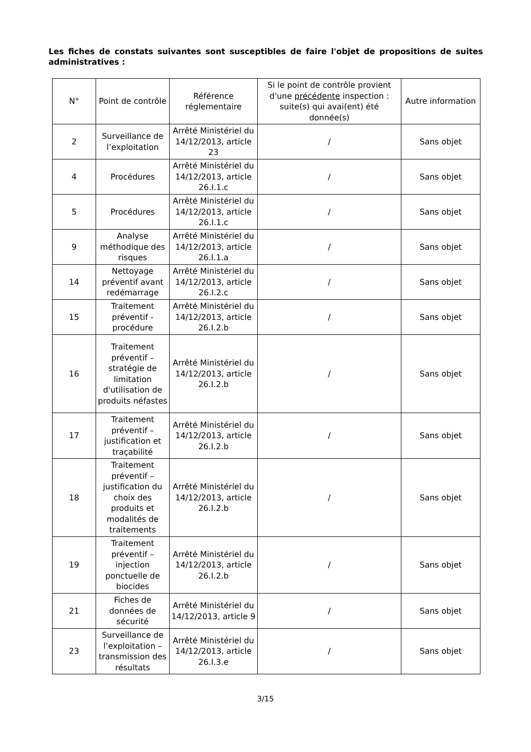Les fiches de constats suivantes sont susceptibles de faire l'objet de propositions de suites administratives :
| N° | Point de contrôle | Référence réglementaire | Si le point de contrôle provient d'une précédente inspection : suite(s) qui avai(ent) été donnée(s) | Autre information |
| --- | --- | --- | --- | --- |
| 2 | Surveillance de l’exploitation | Arrêté Ministériel du 14/12/2013, article 23 | / | Sans objet |
| 4 | Procédures | Arrêté Ministériel du 14/12/2013, article 26.I.1.c | / | Sans objet |
| 5 | Procédures | Arrêté Ministériel du 14/12/2013, article 26.I.1.c | / | Sans objet |
| 9 | Analyse méthodique des risques | Arrêté Ministériel du 14/12/2013, article 26.I.1.a | / | Sans objet |
| 14 | Nettoyage préventif avant redémarrage | Arrêté Ministériel du 14/12/2013, article 26.I.2.c | / | Sans objet |
| 15 | Traitement préventif - procédure | Arrêté Ministériel du 14/12/2013, article 26.I.2.b | / | Sans objet |
| 16 | Traitement préventif – stratégie de limitation d'utilisation de produits néfastes | Arrêté Ministériel du 14/12/2013, article 26.I.2.b | / | Sans objet |
| 17 | Traitement préventif – justification et traçabilité | Arrêté Ministériel du 14/12/2013, article 26.I.2.b | / | Sans objet |
| 18 | Traitement préventif – justification du choix des produits et modalités de traitements | Arrêté Ministériel du 14/12/2013, article 26.I.2.b | / | Sans objet |
| 19 | Traitement préventif – injection ponctuelle de biocides | Arrêté Ministériel du 14/12/2013, article 26.I.2.b | / | Sans objet |
| 21 | Fiches de données de sécurité | Arrêté Ministériel du 14/12/2013, article 9 | / | Sans objet |
| 23 | Surveillance de l’exploitation – transmission des résultats | Arrêté Ministériel du 14/12/2013, article 26.I.3.e | / | Sans objet |
3/15